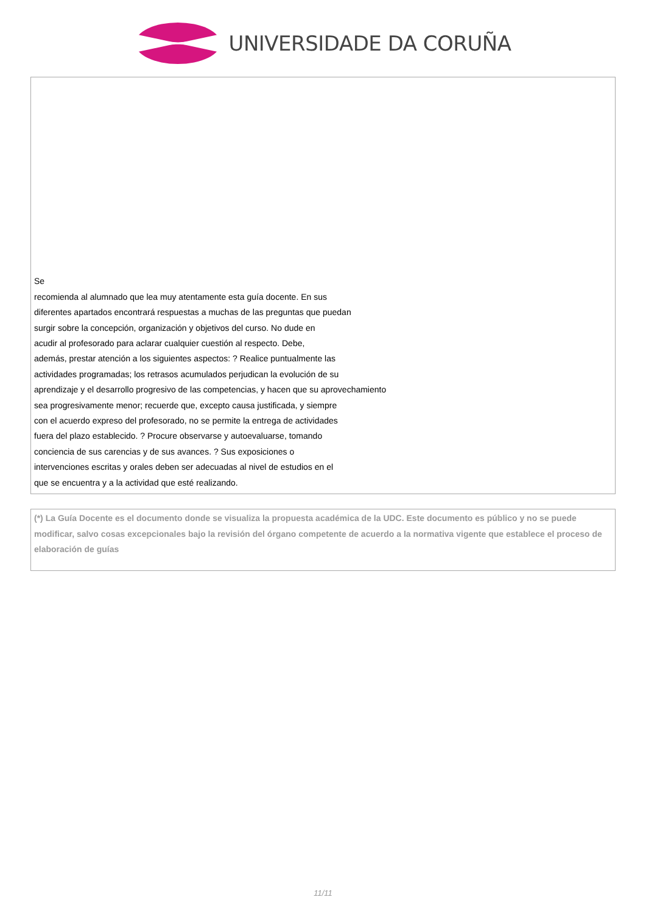UNIVERSIDADE DA CORUÑA
Se
recomienda al alumnado que lea muy atentamente esta guía docente. En sus
diferentes apartados encontrará respuestas a muchas de las preguntas que puedan
surgir sobre la concepción, organización y objetivos del curso. No dude en
acudir al profesorado para aclarar cualquier cuestión al respecto. Debe,
además, prestar atención a los siguientes aspectos: ? Realice puntualmente las
actividades programadas; los retrasos acumulados perjudican la evolución de su
aprendizaje y el desarrollo progresivo de las competencias, y hacen que su aprovechamiento
sea progresivamente menor; recuerde que, excepto causa justificada, y siempre
con el acuerdo expreso del profesorado, no se permite la entrega de actividades
fuera del plazo establecido. ? Procure observarse y autoevaluarse, tomando
conciencia de sus carencias y de sus avances. ? Sus exposiciones o
intervenciones escritas y orales deben ser adecuadas al nivel de estudios en el
que se encuentra y a la actividad que esté realizando.
(*) La Guía Docente es el documento donde se visualiza la propuesta académica de la UDC. Este documento es público y no se puede modificar, salvo cosas excepcionales bajo la revisión del órgano competente de acuerdo a la normativa vigente que establece el proceso de elaboración de guías
11/11